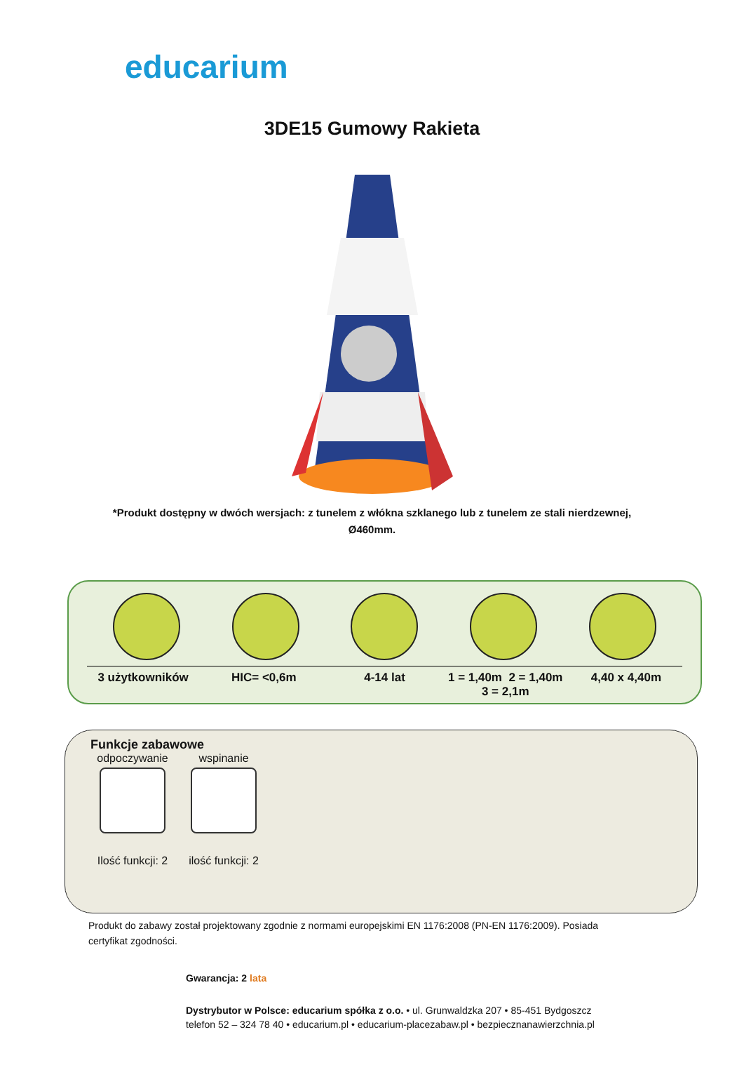educarium
3DE15 Gumowy Rakieta
*Produkt dostępny w dwóch wersjach: z tunelem z włókna szklanego lub z tunelem ze stali nierdzewnej, Ø460mm.
3 użytkowników HIC= <0,6m 4-14 lat 1 = 1,40m 2 = 1,40m
3 = 2,1m
4,40 x 4,40m
Funkcje zabawowe
odpoczywanie
Ilość funkcji: 2
wspinanie
ilość funkcji: 2
Produkt do zabawy został projektowany zgodnie z normami europejskimi EN 1176:2008 (PN-EN 1176:2009). Posiada certyfikat zgodności.
Gwarancja: 2 lata
Dystrybutor w Polsce: educarium spółka z o.o. • ul. Grunwaldzka 207 • 85-451 Bydgoszcz
telefon 52 – 324 78 40 • educarium.pl • educarium-placezabaw.pl • bezpiecznanawierzchnia.pl